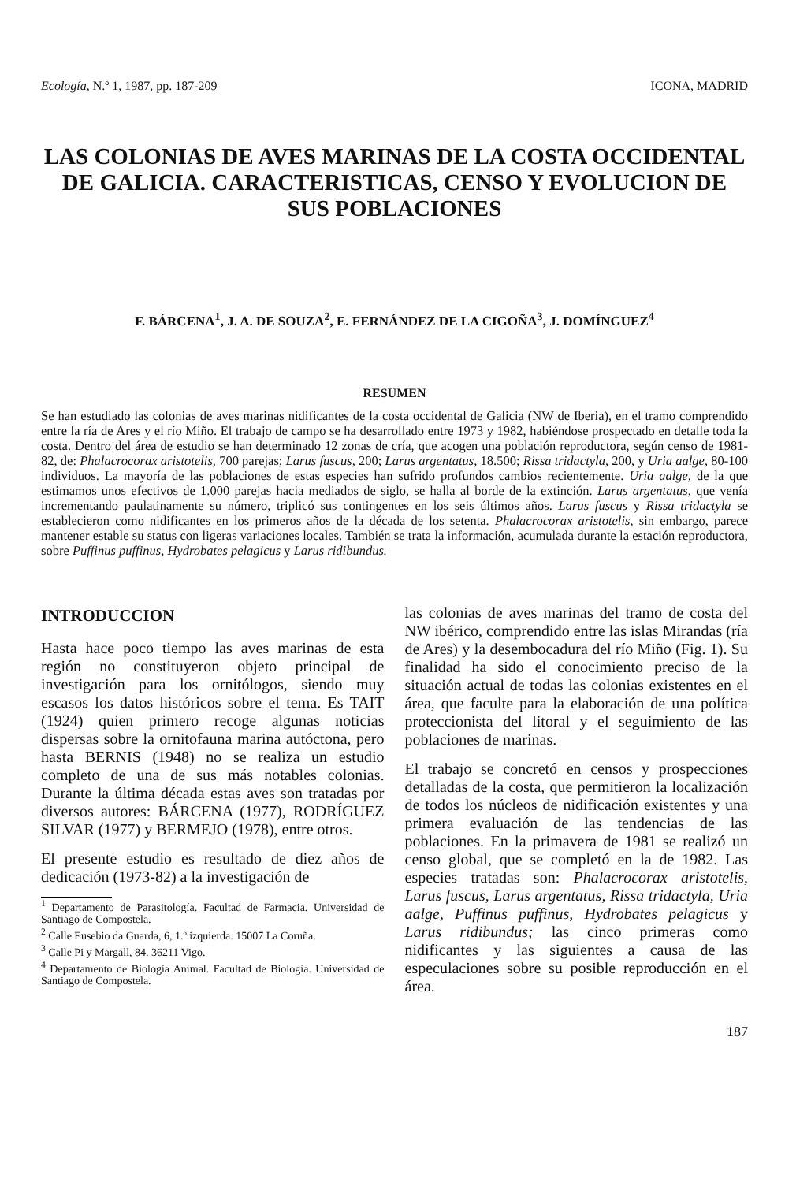Ecología, N.º 1, 1987, pp. 187-209 ICONA, MADRID
LAS COLONIAS DE AVES MARINAS DE LA COSTA OCCIDENTAL DE GALICIA. CARACTERISTICAS, CENSO Y EVOLUCION DE SUS POBLACIONES
F. BÁRCENA<sup>1</sup>, J. A. DE SOUZA<sup>2</sup>, E. FERNÁNDEZ DE LA CIGOÑA<sup>3</sup>, J. DOMÍNGUEZ<sup>4</sup>
RESUMEN
Se han estudiado las colonias de aves marinas nidificantes de la costa occidental de Galicia (NW de Iberia), en el tramo comprendido entre la ría de Ares y el río Miño. El trabajo de campo se ha desarrollado entre 1973 y 1982, habiéndose prospectado en detalle toda la costa. Dentro del área de estudio se han determinado 12 zonas de cría, que acogen una población reproductora, según censo de 1981-82, de: Phalacrocorax aristotelis, 700 parejas; Larus fuscus, 200; Larus argentatus, 18.500; Rissa tridactyla, 200, y Uria aalge, 80-100 individuos. La mayoría de las poblaciones de estas especies han sufrido profundos cambios recientemente. Uria aalge, de la que estimamos unos efectivos de 1.000 parejas hacia mediados de siglo, se halla al borde de la extinción. Larus argentatus, que venía incrementando paulatinamente su número, triplicó sus contingentes en los seis últimos años. Larus fuscus y Rissa tridactyla se establecieron como nidificantes en los primeros años de la década de los setenta. Phalacrocorax aristotelis, sin embargo, parece mantener estable su status con ligeras variaciones locales. También se trata la información, acumulada durante la estación reproductora, sobre Puffinus puffinus, Hydrobates pelagicus y Larus ridibundus.
INTRODUCCION
Hasta hace poco tiempo las aves marinas de esta región no constituyeron objeto principal de investigación para los ornitólogos, siendo muy escasos los datos históricos sobre el tema. Es TAIT (1924) quien primero recoge algunas noticias dispersas sobre la ornitofauna marina autóctona, pero hasta BERNIS (1948) no se realiza un estudio completo de una de sus más notables colonias. Durante la última década estas aves son tratadas por diversos autores: BÁRCENA (1977), RODRÍGUEZ SILVAR (1977) y BERMEJO (1978), entre otros.
El presente estudio es resultado de diez años de dedicación (1973-82) a la investigación de
<sup>1</sup> Departamento de Parasitología. Facultad de Farmacia. Universidad de Santiago de Compostela.
<sup>2</sup> Calle Eusebio da Guarda, 6, 1.º izquierda. 15007 La Coruña.
<sup>3</sup> Calle Pi y Margall, 84. 36211 Vigo.
<sup>4</sup> Departamento de Biología Animal. Facultad de Biología. Universidad de Santiago de Compostela.
las colonias de aves marinas del tramo de costa del NW ibérico, comprendido entre las islas Mirandas (ría de Ares) y la desembocadura del río Miño (Fig. 1). Su finalidad ha sido el conocimiento preciso de la situación actual de todas las colonias existentes en el área, que faculte para la elaboración de una política proteccionista del litoral y el seguimiento de las poblaciones de marinas.
El trabajo se concretó en censos y prospecciones detalladas de la costa, que permitieron la localización de todos los núcleos de nidificación existentes y una primera evaluación de las tendencias de las poblaciones. En la primavera de 1981 se realizó un censo global, que se completó en la de 1982. Las especies tratadas son: Phalacrocorax aristotelis, Larus fuscus, Larus argentatus, Rissa tridactyla, Uria aalge, Puffinus puffinus, Hydrobates pelagicus y Larus ridibundus; las cinco primeras como nidificantes y las siguientes a causa de las especulaciones sobre su posible reproducción en el área.
187